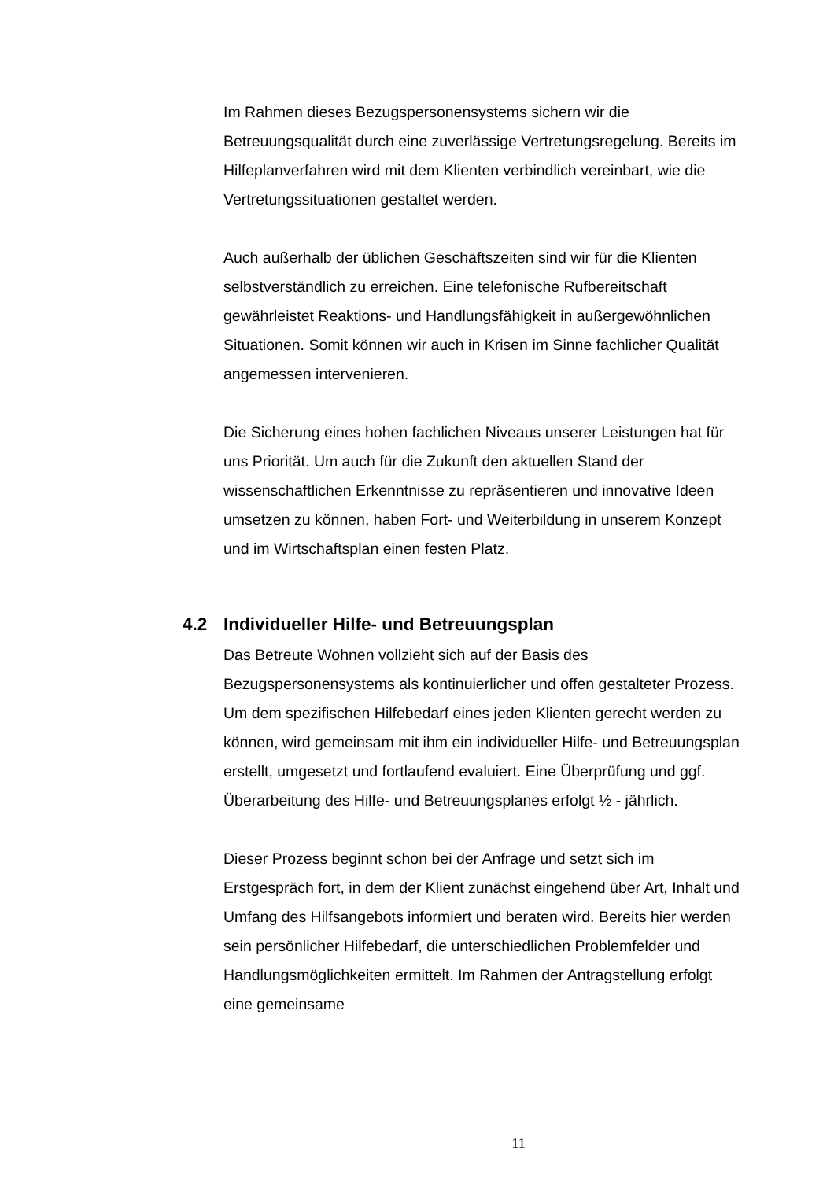Im Rahmen dieses Bezugspersonensystems sichern wir die Betreuungsqualität durch eine zuverlässige Vertretungsregelung. Bereits im Hilfeplanverfahren wird mit dem Klienten verbindlich vereinbart, wie die Vertretungssituationen gestaltet werden.
Auch außerhalb der üblichen Geschäftszeiten sind wir für die Klienten selbstverständlich zu erreichen. Eine telefonische Rufbereitschaft gewährleistet Reaktions- und Handlungsfähigkeit in außergewöhnlichen Situationen. Somit können wir auch in Krisen im Sinne fachlicher Qualität angemessen intervenieren.
Die Sicherung eines hohen fachlichen Niveaus unserer Leistungen hat für uns Priorität. Um auch für die Zukunft den aktuellen Stand der wissenschaftlichen Erkenntnisse zu repräsentieren und innovative Ideen umsetzen zu können, haben Fort- und Weiterbildung in unserem Konzept und im Wirtschaftsplan einen festen Platz.
4.2 Individueller Hilfe- und Betreuungsplan
Das Betreute Wohnen vollzieht sich auf der Basis des Bezugspersonensystems als kontinuierlicher und offen gestalteter Prozess. Um dem spezifischen Hilfebedarf eines jeden Klienten gerecht werden zu können, wird gemeinsam mit ihm ein individueller Hilfe- und Betreuungsplan erstellt, umgesetzt und fortlaufend evaluiert. Eine Überprüfung und ggf. Überarbeitung des Hilfe- und Betreuungsplanes erfolgt ½ - jährlich.
Dieser Prozess beginnt schon bei der Anfrage und setzt sich im Erstgespräch fort, in dem der Klient zunächst eingehend über Art, Inhalt und Umfang des Hilfsangebots informiert und beraten wird. Bereits hier werden sein persönlicher Hilfebedarf, die unterschiedlichen Problemfelder und Handlungsmöglichkeiten ermittelt. Im Rahmen der Antragstellung erfolgt eine gemeinsame
11